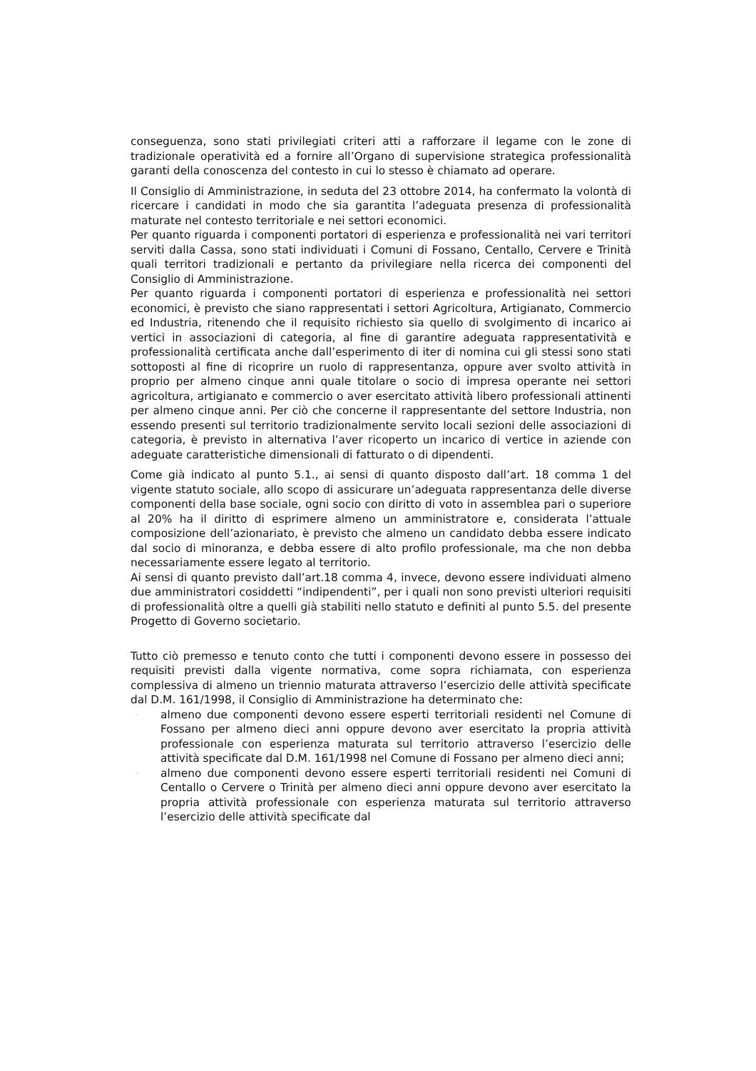conseguenza, sono stati privilegiati criteri atti a rafforzare il legame con le zone di tradizionale operatività ed a fornire all’Organo di supervisione strategica professionalità garanti della conoscenza del contesto in cui lo stesso è chiamato ad operare.
Il Consiglio di Amministrazione, in seduta del 23 ottobre 2014, ha confermato la volontà di ricercare i candidati in modo che sia garantita l’adeguata presenza di professionalità maturate nel contesto territoriale e nei settori economici.
Per quanto riguarda i componenti portatori di esperienza e professionalità nei vari territori serviti dalla Cassa, sono stati individuati i Comuni di Fossano, Centallo, Cervere e Trinità quali territori tradizionali e pertanto da privilegiare nella ricerca dei componenti del Consiglio di Amministrazione.
Per quanto riguarda i componenti portatori di esperienza e professionalità nei settori economici, è previsto che siano rappresentati i settori Agricoltura, Artigianato, Commercio ed Industria, ritenendo che il requisito richiesto sia quello di svolgimento di incarico ai vertici in associazioni di categoria, al fine di garantire adeguata rappresentatività e professionalità certificata anche dall’esperimento di iter di nomina cui gli stessi sono stati sottoposti al fine di ricoprire un ruolo di rappresentanza, oppure aver svolto attività in proprio per almeno cinque anni quale titolare o socio di impresa operante nei settori agricoltura, artigianato e commercio o aver esercitato attività libero professionali attinenti per almeno cinque anni. Per ciò che concerne il rappresentante del settore Industria, non essendo presenti sul territorio tradizionalmente servito locali sezioni delle associazioni di categoria, è previsto in alternativa l’aver ricoperto un incarico di vertice in aziende con adeguate caratteristiche dimensionali di fatturato o di dipendenti.
Come già indicato al punto 5.1., ai sensi di quanto disposto dall’art. 18 comma 1 del vigente statuto sociale, allo scopo di assicurare un’adeguata rappresentanza delle diverse componenti della base sociale, ogni socio con diritto di voto in assemblea pari o superiore al 20% ha il diritto di esprimere almeno un amministratore e, considerata l’attuale composizione dell’azionariato, è previsto che almeno un candidato debba essere indicato dal socio di minoranza, e debba essere di alto profilo professionale, ma che non debba necessariamente essere legato al territorio.
Ai sensi di quanto previsto dall’art.18 comma 4, invece, devono essere individuati almeno due amministratori cosiddetti “indipendenti”, per i quali non sono previsti ulteriori requisiti di professionalità oltre a quelli già stabiliti nello statuto e definiti al punto 5.5. del presente Progetto di Governo societario.
Tutto ciò premesso e tenuto conto che tutti i componenti devono essere in possesso dei requisiti previsti dalla vigente normativa, come sopra richiamata, con esperienza complessiva di almeno un triennio maturata attraverso l’esercizio delle attività specificate dal D.M. 161/1998, il Consiglio di Amministrazione ha determinato che:
· almeno due componenti devono essere esperti territoriali residenti nel Comune di Fossano per almeno dieci anni oppure devono aver esercitato la propria attività professionale con esperienza maturata sul territorio attraverso l’esercizio delle attività specificate dal D.M. 161/1998 nel Comune di Fossano per almeno dieci anni;
· almeno due componenti devono essere esperti territoriali residenti nei Comuni di Centallo o Cervere o Trinità per almeno dieci anni oppure devono aver esercitato la propria attività professionale con esperienza maturata sul territorio attraverso l’esercizio delle attività specificate dal